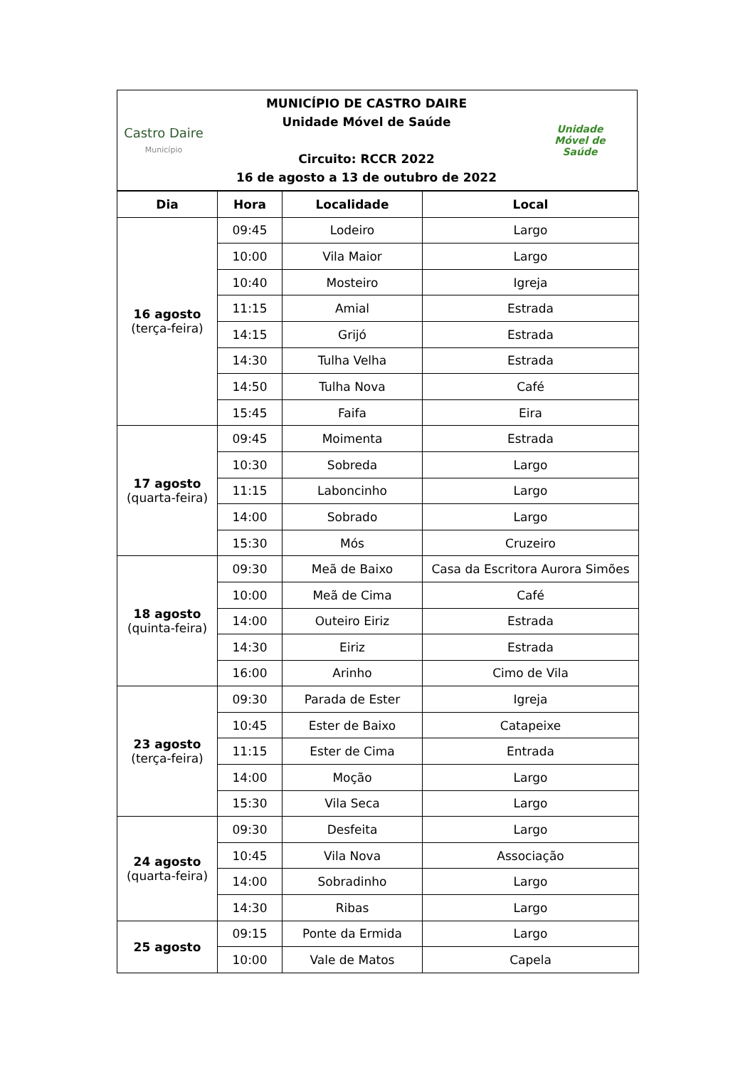Castro Daire
Município
MUNICÍPIO DE CASTRO DAIRE
Unidade Móvel de Saúde
Circuito: RCCR 2022
16 de agosto a 13 de outubro de 2022
Unidade
Móvel de
Saúde
| Dia | Hora | Localidade | Local |
| --- | --- | --- | --- |
| 16 agosto (terça-feira) | 09:45 | Lodeiro | Largo |
| | 10:00 | Vila Maior | Largo |
| | 10:40 | Mosteiro | Igreja |
| | 11:15 | Amial | Estrada |
| | 14:15 | Grijó | Estrada |
| | 14:30 | Tulha Velha | Estrada |
| | 14:50 | Tulha Nova | Café |
| | 15:45 | Faifa | Eira |
| 17 agosto (quarta-feira) | 09:45 | Moimenta | Estrada |
| | 10:30 | Sobreda | Largo |
| | 11:15 | Laboncinho | Largo |
| | 14:00 | Sobrado | Largo |
| | 15:30 | Mós | Cruzeiro |
| 18 agosto (quinta-feira) | 09:30 | Meã de Baixo | Casa da Escritora Aurora Simões |
| | 10:00 | Meã de Cima | Café |
| | 14:00 | Outeiro Eiriz | Estrada |
| | 14:30 | Eiriz | Estrada |
| | 16:00 | Arinho | Cimo de Vila |
| 23 agosto (terça-feira) | 09:30 | Parada de Ester | Igreja |
| | 10:45 | Ester de Baixo | Catapeixe |
| | 11:15 | Ester de Cima | Entrada |
| | 14:00 | Moção | Largo |
| | 15:30 | Vila Seca | Largo |
| 24 agosto (quarta-feira) | 09:30 | Desfeita | Largo |
| | 10:45 | Vila Nova | Associação |
| | 14:00 | Sobradinho | Largo |
| | 14:30 | Ribas | Largo |
| 25 agosto | 09:15 | Ponte da Ermida | Largo |
| | 10:00 | Vale de Matos | Capela |